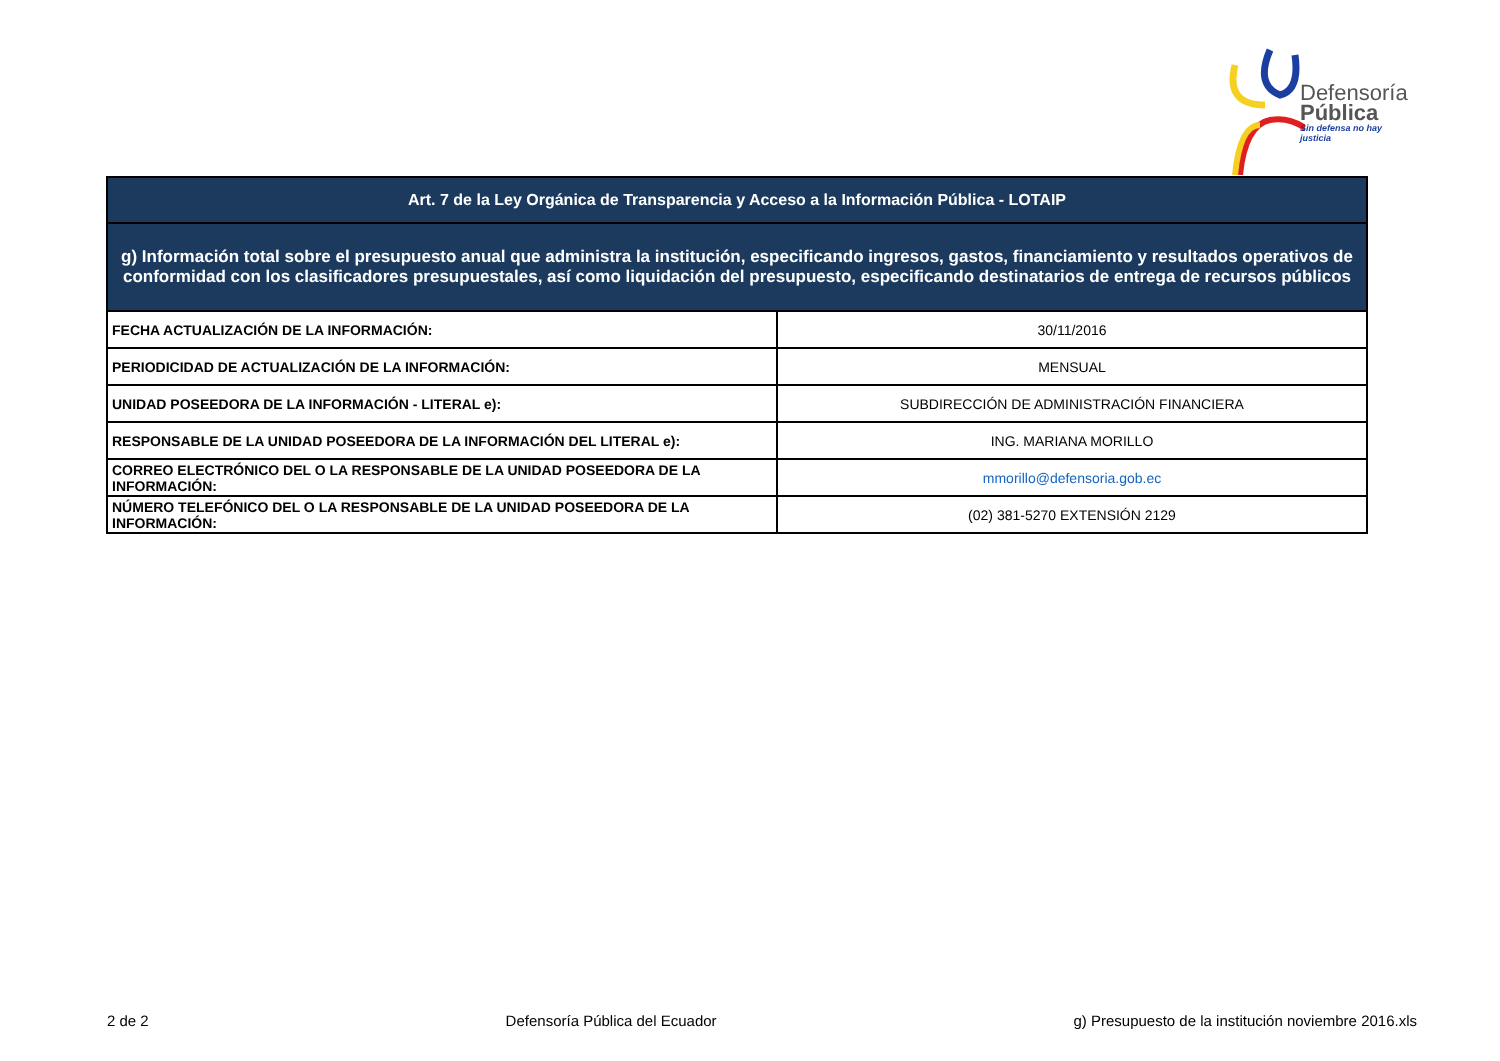Defensoría
Pública
Sin defensa no hay justicia
| Art. 7 de la Ley Orgánica de Transparencia y Acceso a la Información Pública - LOTAIP | |
| --- | --- |
| g) Información total sobre el presupuesto anual que administra la institución, especificando ingresos, gastos, financiamiento y resultados operativos de conformidad con los clasificadores presupuestales, así como liquidación del presupuesto, especificando destinatarios de entrega de recursos públicos | |
| FECHA ACTUALIZACIÓN DE LA INFORMACIÓN: | 30/11/2016 |
| PERIODICIDAD DE ACTUALIZACIÓN DE LA INFORMACIÓN: | MENSUAL |
| UNIDAD POSEEDORA DE LA INFORMACIÓN - LITERAL e): | SUBDIRECCIÓN DE ADMINISTRACIÓN FINANCIERA |
| RESPONSABLE DE LA UNIDAD POSEEDORA DE LA INFORMACIÓN DEL LITERAL e): | ING. MARIANA MORILLO |
| CORREO ELECTRÓNICO DEL O LA RESPONSABLE DE LA UNIDAD POSEEDORA DE LA INFORMACIÓN: | mmorillo@defensoria.gob.ec |
| NÚMERO TELEFÓNICO DEL O LA RESPONSABLE DE LA UNIDAD POSEEDORA DE LA INFORMACIÓN: | (02) 381-5270 EXTENSIÓN 2129 |
2 de 2 Defensoría Pública del Ecuador g) Presupuesto de la institución noviembre 2016.xls